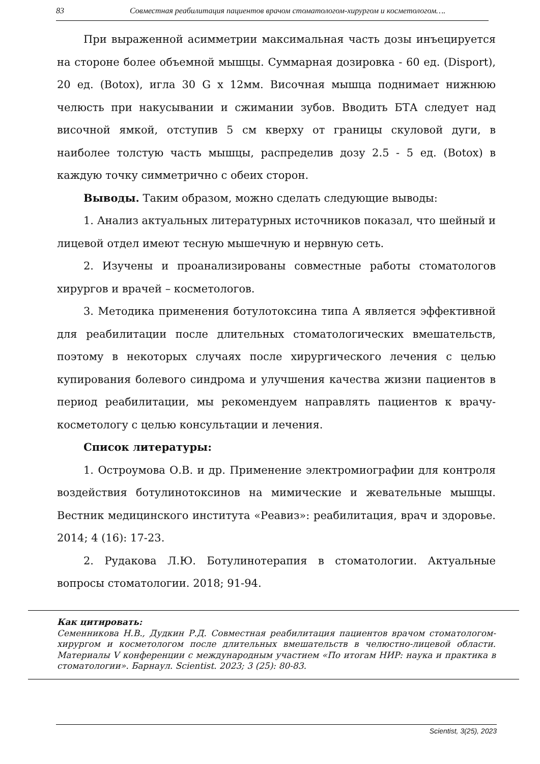83 Совместная реабилитация пациентов врачом стоматологом-хирургом и косметологом….
При выраженной асимметрии максимальная часть дозы инъецируется на стороне более объемной мышцы. Суммарная дозировка - 60 ед. (Disport), 20 ед. (Botox), игла 30 G x 12мм. Височная мышца поднимает нижнюю челюсть при накусывании и сжимании зубов. Вводить БТА следует над височной ямкой, отступив 5 см кверху от границы скуловой дуги, в наиболее толстую часть мышцы, распределив дозу 2.5 - 5 ед. (Botox) в каждую точку симметрично с обеих сторон.
Выводы. Таким образом, можно сделать следующие выводы:
1. Анализ актуальных литературных источников показал, что шейный и лицевой отдел имеют тесную мышечную и нервную сеть.
2. Изучены и проанализированы совместные работы стоматологов хирургов и врачей – косметологов.
3. Методика применения ботулотоксина типа А является эффективной для реабилитации после длительных стоматологических вмешательств, поэтому в некоторых случаях после хирургического лечения с целью купирования болевого синдрома и улучшения качества жизни пациентов в период реабилитации, мы рекомендуем направлять пациентов к врачу-косметологу с целью консультации и лечения.
Список литературы:
1. Остроумова О.В. и др. Применение электромиографии для контроля воздействия ботулинотоксинов на мимические и жевательные мышцы. Вестник медицинского института «Реавиз»: реабилитация, врач и здоровье. 2014; 4 (16): 17-23.
2. Рудакова Л.Ю. Ботулинотерапия в стоматологии. Актуальные вопросы стоматологии. 2018; 91-94.
Как цитировать:
Семенникова Н.В., Дудкин Р.Д. Совместная реабилитация пациентов врачом стоматологом-хирургом и косметологом после длительных вмешательств в челюстно-лицевой области. Материалы V конференции с международным участием «По итогам НИР: наука и практика в стоматологии». Барнаул. Scientist. 2023; 3 (25): 80-83.
Scientist, 3(25), 2023